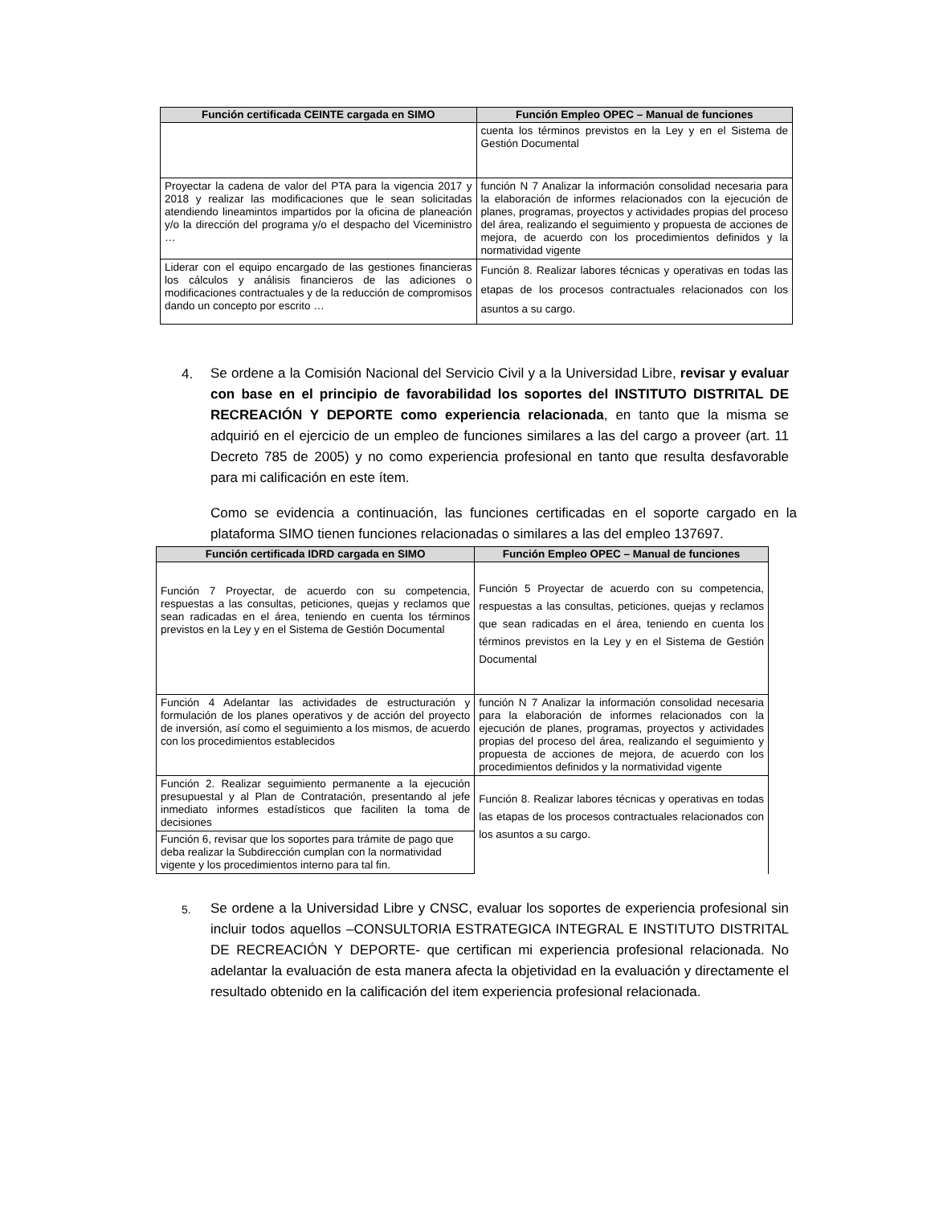| Función certificada CEINTE cargada en SIMO | Función Empleo OPEC – Manual de funciones |
| --- | --- |
| | cuenta los términos previstos en la Ley y en el Sistema de Gestión Documental |
| Proyectar la cadena de valor del PTA para la vigencia 2017 y 2018 y realizar las modificaciones que le sean solicitadas atendiendo lineamintos impartidos por la oficina de planeación y/o la dirección del programa y/o el despacho del Viceministro … | función N 7 Analizar la información consolidad necesaria para la elaboración de informes relacionados con la ejecución de planes, programas, proyectos y actividades propias del proceso del área, realizando el seguimiento y propuesta de acciones de mejora, de acuerdo con los procedimientos definidos y la normatividad vigente |
| Liderar con el equipo encargado de las gestiones financieras los cálculos y análisis financieros de las adiciones o modificaciones contractuales y de la reducción de compromisos dando un concepto por escrito … | Función 8. Realizar labores técnicas y operativas en todas las etapas de los procesos contractuales relacionados con los asuntos a su cargo. |
4.
Se ordene a la Comisión Nacional del Servicio Civil y a la Universidad Libre, revisar y evaluar con base en el principio de favorabilidad los soportes del INSTITUTO DISTRITAL DE RECREACIÓN Y DEPORTE como experiencia relacionada, en tanto que la misma se adquirió en el ejercicio de un empleo de funciones similares a las del cargo a proveer (art. 11 Decreto 785 de 2005) y no como experiencia profesional en tanto que resulta desfavorable para mi calificación en este ítem.
Como se evidencia a continuación, las funciones certificadas en el soporte cargado en la plataforma SIMO tienen funciones relacionadas o similares a las del empleo 137697.
| Función certificada IDRD cargada en SIMO | Función Empleo OPEC – Manual de funciones |
| --- | --- |
| Función 7 Proyectar, de acuerdo con su competencia, respuestas a las consultas, peticiones, quejas y reclamos que sean radicadas en el área, teniendo en cuenta los términos previstos en la Ley y en el Sistema de Gestión Documental | Función 5 Proyectar de acuerdo con su competencia, respuestas a las consultas, peticiones, quejas y reclamos que sean radicadas en el área, teniendo en cuenta los términos previstos en la Ley y en el Sistema de Gestión Documental |
| Función 4 Adelantar las actividades de estructuración y formulación de los planes operativos y de acción del proyecto de inversión, así como el seguimiento a los mismos, de acuerdo con los procedimientos establecidos | función N 7 Analizar la información consolidad necesaria para la elaboración de informes relacionados con la ejecución de planes, programas, proyectos y actividades propias del proceso del área, realizando el seguimiento y propuesta de acciones de mejora, de acuerdo con los procedimientos definidos y la normatividad vigente |
| Función 2. Realizar seguimiento permanente a la ejecución presupuestal y al Plan de Contratación, presentando al jefe inmediato informes estadísticos que faciliten la toma de decisiones | Función 8. Realizar labores técnicas y operativas en todas las etapas de los procesos contractuales relacionados con los asuntos a su cargo. |
| Función 6, revisar que los soportes para trámite de pago que deba realizar la Subdirección cumplan con la normatividad vigente y los procedimientos interno para tal fin. | |
5.
Se ordene a la Universidad Libre y CNSC, evaluar los soportes de experiencia profesional sin incluir todos aquellos –CONSULTORIA ESTRATEGICA INTEGRAL E INSTITUTO DISTRITAL DE RECREACIÓN Y DEPORTE- que certifican mi experiencia profesional relacionada. No adelantar la evaluación de esta manera afecta la objetividad en la evaluación y directamente el resultado obtenido en la calificación del item experiencia profesional relacionada.